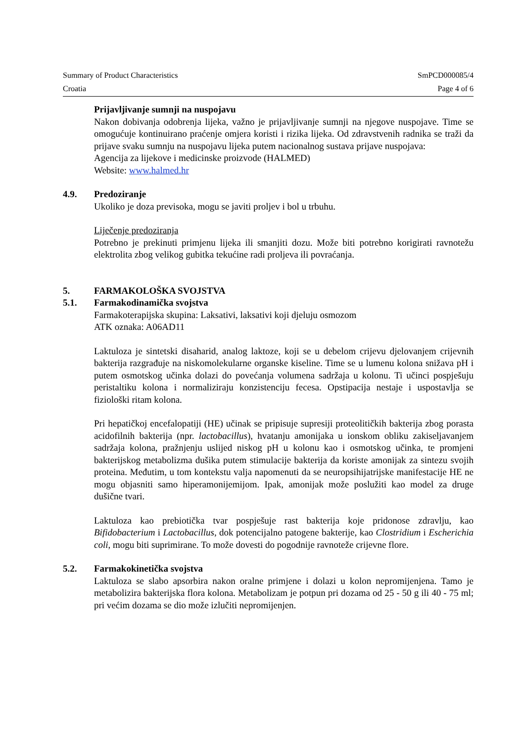Summary of Product Characteristics SmPCD000085/4
Croatia Page 4 of 6
Prijavljivanje sumnji na nuspojavu
Nakon dobivanja odobrenja lijeka, važno je prijavljivanje sumnji na njegove nuspojave. Time se omogućuje kontinuirano praćenje omjera koristi i rizika lijeka. Od zdravstvenih radnika se traži da prijave svaku sumnju na nuspojavu lijeka putem nacionalnog sustava prijave nuspojava:
Agencija za lijekove i medicinske proizvode (HALMED)
Website: www.halmed.hr
4.9. Predoziranje
Ukoliko je doza previsoka, mogu se javiti proljev i bol u trbuhu.
Liječenje predoziranja
Potrebno je prekinuti primjenu lijeka ili smanjiti dozu. Može biti potrebno korigirati ravnotežu elektrolita zbog velikog gubitka tekućine radi proljeva ili povraćanja.
5. FARMAKOLOŠKA SVOJSTVA
5.1. Farmakodinamička svojstva
Farmakoterapijska skupina: Laksativi, laksativi koji djeluju osmozom
ATK oznaka: A06AD11
Laktuloza je sintetski disaharid, analog laktoze, koji se u debelom crijevu djelovanjem crijevnih bakterija razgrađuje na niskomolekularne organske kiseline. Time se u lumenu kolona snižava pH i putem osmotskog učinka dolazi do povećanja volumena sadržaja u kolonu. Ti učinci pospješuju peristaltiku kolona i normaliziraju konzistenciju fecesa. Opstipacija nestaje i uspostavlja se fiziološki ritam kolona.
Pri hepatičkoj encefalopatiji (HE) učinak se pripisuje supresiji proteolitičkih bakterija zbog porasta acidofilnih bakterija (npr. lactobacillus), hvatanju amonijaka u ionskom obliku zakiseljavanjem sadržaja kolona, pražnjenju uslijed niskog pH u kolonu kao i osmotskog učinka, te promjeni bakterijskog metabolizma dušika putem stimulacije bakterija da koriste amonijak za sintezu svojih proteina. Međutim, u tom kontekstu valja napomenuti da se neuropsihijatrijske manifestacije HE ne mogu objasniti samo hiperamonijemijom. Ipak, amonijak može poslužiti kao model za druge dušične tvari.
Laktuloza kao prebiotička tvar pospješuje rast bakterija koje pridonose zdravlju, kao Bifidobacterium i Lactobacillus, dok potencijalno patogene bakterije, kao Clostridium i Escherichia coli, mogu biti suprimirane. To može dovesti do pogodnije ravnoteže crijevne flore.
5.2. Farmakokinetička svojstva
Laktuloza se slabo apsorbira nakon oralne primjene i dolazi u kolon nepromijenjena. Tamo je metabolizira bakterijska flora kolona. Metabolizam je potpun pri dozama od 25 - 50 g ili 40 - 75 ml; pri većim dozama se dio može izlučiti nepromijenjen.